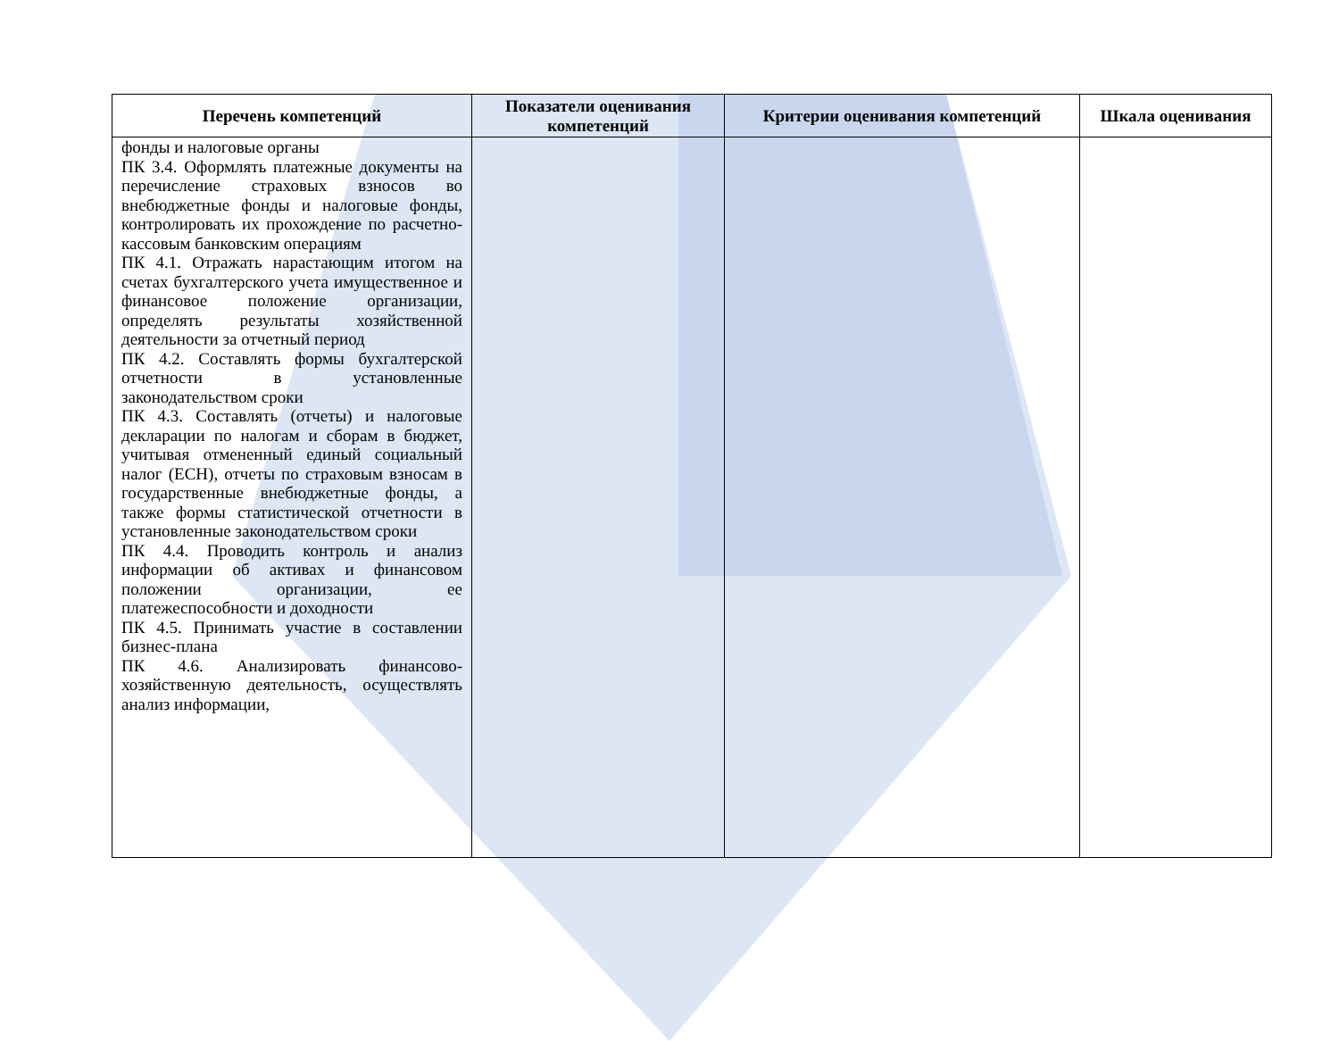| Перечень компетенций | Показатели оценивания компетенций | Критерии оценивания компетенций | Шкала оценивания |
| --- | --- | --- | --- |
| фонды и налоговые органы ПК 3.4. Оформлять платежные документы на перечисление страховых взносов во внебюджетные фонды и налоговые фонды, контролировать их прохождение по расчетно-кассовым банковским операциям ПК 4.1. Отражать нарастающим итогом на счетах бухгалтерского учета имущественное и финансовое положение организации, определять результаты хозяйственной деятельности за отчетный период ПК 4.2. Составлять формы бухгалтерской отчетности в установленные законодательством сроки ПК 4.3. Составлять (отчеты) и налоговые декларации по налогам и сборам в бюджет, учитывая отмененный единый социальный налог (ЕСН), отчеты по страховым взносам в государственные внебюджетные фонды, а также формы статистической отчетности в установленные законодательством сроки ПК 4.4. Проводить контроль и анализ информации об активах и финансовом положении организации, ее платежеспособности и доходности ПК 4.5. Принимать участие в составлении бизнес-плана ПК 4.6. Анализировать финансово-хозяйственную деятельность, осуществлять анализ информации, | | | |